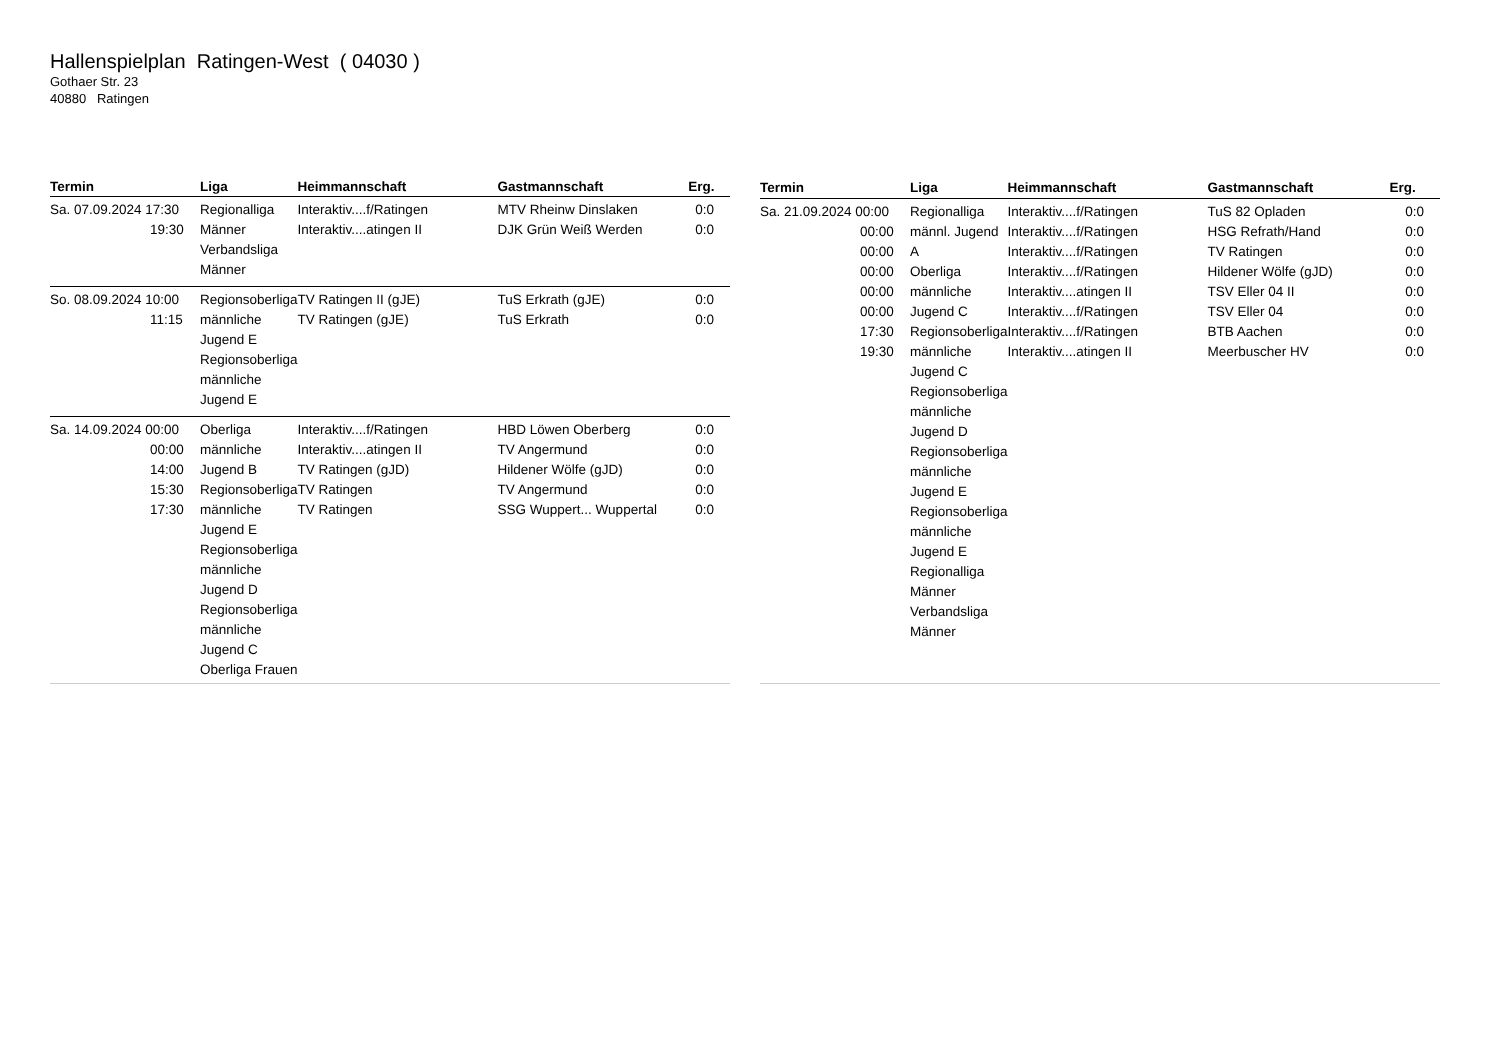Hallenspielplan Ratingen-West ( 04030 )
Gothaer Str. 23
40880 Ratingen
| Termin | Liga | Heimmannschaft | Gastmannschaft | Erg. |
| --- | --- | --- | --- | --- |
| Sa. 07.09.2024 17:30 19:30 | Regionalliga Männer Verbandsliga Männer | Interaktiv....f/Ratingen Interaktiv....atingen II | MTV Rheinw Dinslaken DJK Grün Weiß Werden | 0:0 0:0 |
| So. 08.09.2024 10:00 11:15 | Regionsoberliga männliche Jugend E Regionsoberliga männliche Jugend E | TV Ratingen II (gJE) TV Ratingen (gJE) | TuS Erkrath (gJE) TuS Erkrath | 0:0 0:0 |
| Sa. 14.09.2024 00:00 00:00 14:00 15:30 17:30 | Oberliga männliche Jugend B Regionsoberliga männliche Jugend E Regionsoberliga männliche Jugend D Regionsoberliga männliche Jugend C Oberliga Frauen | Interaktiv....f/Ratingen Interaktiv....atingen II TV Ratingen (gJD) TV Ratingen TV Ratingen | HBD Löwen Oberberg TV Angermund Hildener Wölfe (gJD) TV Angermund SSG Wuppert... Wuppertal | 0:0 0:0 0:0 0:0 0:0 |
| Termin | Liga | Heimmannschaft | Gastmannschaft | Erg. |
| --- | --- | --- | --- | --- |
| Sa. 21.09.2024 00:00 00:00 00:00 00:00 00:00 00:00 17:30 19:30 | Regionalliga männl. Jugend A Oberliga männliche Jugend C Regionsoberliga männliche Jugend C Regionsoberliga männliche Jugend D Regionsoberliga männliche Jugend E Regionsoberliga männliche Jugend E Regionalliga Männer Verbandsliga Männer | Interaktiv....f/Ratingen Interaktiv....f/Ratingen Interaktiv....f/Ratingen Interaktiv....f/Ratingen Interaktiv....atingen II Interaktiv....f/Ratingen Interaktiv....f/Ratingen Interaktiv....atingen II | TuS 82 Opladen HSG Refrath/Hand TV Ratingen Hildener Wölfe (gJD) TSV Eller 04 II TSV Eller 04 BTB Aachen Meerbuscher HV | 0:0 0:0 0:0 0:0 0:0 0:0 0:0 0:0 |